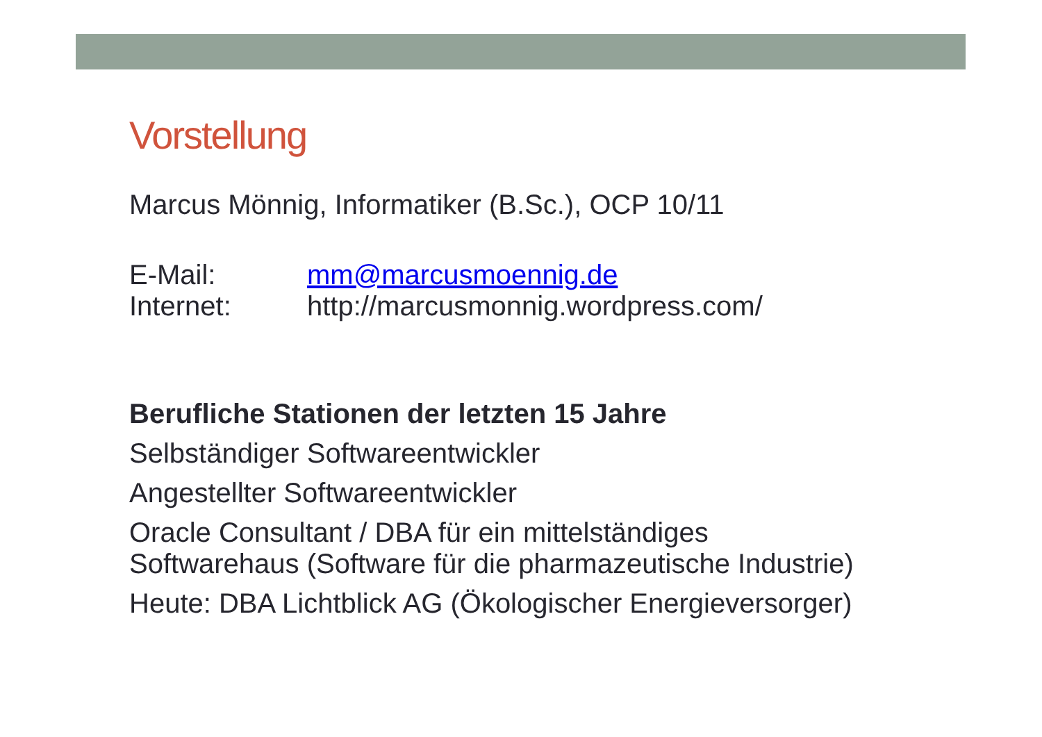Vorstellung
Marcus Mönnig, Informatiker (B.Sc.), OCP 10/11
E-Mail: mm@marcusmoennig.de
Internet: http://marcusmonnig.wordpress.com/
Berufliche Stationen der letzten 15 Jahre
Selbständiger Softwareentwickler
Angestellter Softwareentwickler
Oracle Consultant / DBA für ein mittelständiges
Softwarehaus (Software für die pharmazeutische Industrie)
Heute: DBA Lichtblick AG (Ökologischer Energieversorger)